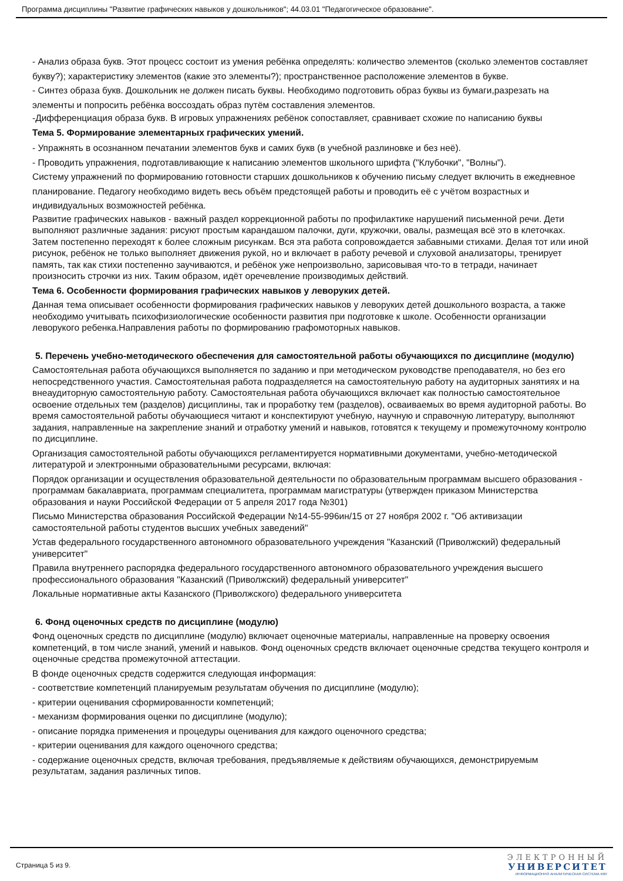Программа дисциплины "Развитие графических навыков у дошкольников"; 44.03.01 "Педагогическое образование".
- Анализ образа букв. Этот процесс состоит из умения ребёнка определять: количество элементов (сколько элементов составляет букву?); характеристику элементов (какие это элементы?); пространственное расположение элементов в букве.
- Синтез образа букв. Дошкольник не должен писать буквы. Необходимо подготовить образ буквы из бумаги,разрезать на элементы и попросить ребёнка воссоздать образ путём составления элементов.
-Дифференциация образа букв. В игровых упражнениях ребёнок сопоставляет, сравнивает схожие по написанию буквы
Тема 5. Формирование элементарных графических умений.
- Упражнять в осознанном печатании элементов букв и самих букв (в учебной разлиновке и без неё).
- Проводить упражнения, подготавливающие к написанию элементов школьного шрифта ("Клубочки", "Волны").
Систему упражнений по формированию готовности старших дошкольников к обучению письму следует включить в ежедневное планирование. Педагогу необходимо видеть весь объём предстоящей работы и проводить её с учётом возрастных и индивидуальных возможностей ребёнка.
Развитие графических навыков - важный раздел коррекционной работы по профилактике нарушений письменной речи. Дети выполняют различные задания: рисуют простым карандашом палочки, дуги, кружочки, овалы, размещая всё это в клеточках. Затем постепенно переходят к более сложным рисункам. Вся эта работа сопровождается забавными стихами. Делая тот или иной рисунок, ребёнок не только выполняет движения рукой, но и включает в работу речевой и слуховой анализаторы, тренирует память, так как стихи постепенно заучиваются, и ребёнок уже непроизвольно, зарисовывая что-то в тетради, начинает произносить строчки из них. Таким образом, идёт оречевление производимых действий.
Тема 6. Особенности формирования графических навыков у леворуких детей.
Данная тема описывает особенности формирования графических навыков у леворуких детей дошкольного возраста, а также необходимо учитывать психофизиологические особенности развития при подготовке к школе. Особенности организации леворукого ребенка.Направления работы по формированию графомоторных навыков.
5. Перечень учебно-методического обеспечения для самостоятельной работы обучающихся по дисциплине (модулю)
Самостоятельная работа обучающихся выполняется по заданию и при методическом руководстве преподавателя, но без его непосредственного участия. Самостоятельная работа подразделяется на самостоятельную работу на аудиторных занятиях и на внеаудиторную самостоятельную работу. Самостоятельная работа обучающихся включает как полностью самостоятельное освоение отдельных тем (разделов) дисциплины, так и проработку тем (разделов), осваиваемых во время аудиторной работы. Во время самостоятельной работы обучающиеся читают и конспектируют учебную, научную и справочную литературу, выполняют задания, направленные на закрепление знаний и отработку умений и навыков, готовятся к текущему и промежуточному контролю по дисциплине.
Организация самостоятельной работы обучающихся регламентируется нормативными документами, учебно-методической литературой и электронными образовательными ресурсами, включая:
Порядок организации и осуществления образовательной деятельности по образовательным программам высшего образования - программам бакалавриата, программам специалитета, программам магистратуры (утвержден приказом Министерства образования и науки Российской Федерации от 5 апреля 2017 года №301)
Письмо Министерства образования Российской Федерации №14-55-996ин/15 от 27 ноября 2002 г. "Об активизации самостоятельной работы студентов высших учебных заведений"
Устав федерального государственного автономного образовательного учреждения "Казанский (Приволжский) федеральный университет"
Правила внутреннего распорядка федерального государственного автономного образовательного учреждения высшего профессионального образования "Казанский (Приволжский) федеральный университет"
Локальные нормативные акты Казанского (Приволжского) федерального университета
6. Фонд оценочных средств по дисциплине (модулю)
Фонд оценочных средств по дисциплине (модулю) включает оценочные материалы, направленные на проверку освоения компетенций, в том числе знаний, умений и навыков. Фонд оценочных средств включает оценочные средства текущего контроля и оценочные средства промежуточной аттестации.
В фонде оценочных средств содержится следующая информация:
- соответствие компетенций планируемым результатам обучения по дисциплине (модулю);
- критерии оценивания сформированности компетенций;
- механизм формирования оценки по дисциплине (модулю);
- описание порядка применения и процедуры оценивания для каждого оценочного средства;
- критерии оценивания для каждого оценочного средства;
- содержание оценочных средств, включая требования, предъявляемые к действиям обучающихся, демонстрируемым результатам, задания различных типов.
Страница 5 из 9.
ЭЛЕКТРОННЫЙ
УНИВЕРСИТЕТ
ИНФОРМАЦИОННО АНАЛИТИЧЕСКАЯ СИСТЕМА КФУ